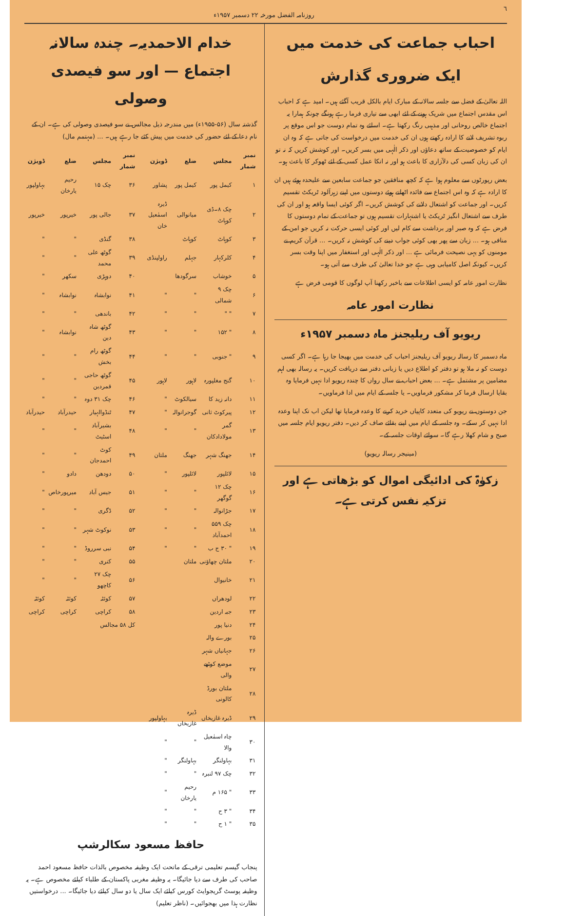٦ روزنامہ الفضل مورخہ ۲۲ دسمبر ۱۹۵۷ء
احباب جماعت کی خدمت میں
ایک ضروری گذارش
اللہ تعالیٰ کے فضل سے جلسہ سالانہ کے مبارک ایام بالکل قریب آگئے ہیں۔ امید ہے کہ احباب اس مقدس اجتماع میں شریک ہونے کے لئے ابھی سے تیاری فرما رہے ہونگے چونکہ ہمارا یہ اجتماع خالص روحانی اور مذہبی رنگ رکھتا ہے۔ اسلئے وہ تمام دوست جو اس موقع پر ربوہ تشریف لانے کا ارادہ رکھتے ہوں ان کی خدمت میں درخواست کی جاتی ہے کہ وہ ان ایام کو خصوصیت کے ساتھ دعاؤں اور ذکر الٰہی میں بسر کریں۔ اور کوشش کریں کہ نہ تو ان کی زبان کسی کی دلآزاری کا باعث ہو اور نہ انکا عمل کسی کے لئے ٹھوکر کا باعث ہو۔
بعض رپورٹوں سے معلوم ہوا ہے کہ کچھ منافقین جو جماعت سابعین سے علیحدہ ہوئے ہیں ان کا ارادہ ہے کہ وہ اس اجتماع سے فائدہ اٹھاتے ہوئے دوستوں میں اپنے زہرآلود ٹریکٹ تقسیم کریں۔ اور جماعت کو اشتعال دلانے کی کوشش کریں۔ اگر کوئی ایسا واقعہ ہو اور ان کی طرف سے اشتعال انگیز ٹریکٹ یا اشتہارات تقسیم ہوں تو جماعت کے تمام دوستوں کا فرض ہے کہ وہ صبر اور برداشت سے کام لیں اور کوئی ایسی حرکت نہ کریں جو امن کے منافی ہو۔ ... زبان سے پھر بھی کوئی جواب دینے کی کوشش نہ کریں۔ ... قرآن کریم نے مومنوں کو یہی نصیحت فرمائی ہے ... اور ذکر الٰہی اور استغفار میں اپنا وقت بسر کریں۔ کیونکہ اصل کامیابی وہی ہے جو خدا تعالیٰ کی طرف سے آتی ہو۔
نظارت امور عامہ کو ایسی اطلاعات سے باخبر رکھنا آپ لوگوں کا قومی فرض ہے
نظارت امور عامہ
ریویو آف ریلیجنز ماہ دسمبر ۱۹۵۷ء
ماہ دسمبر کا رسالہ ریویو آف ریلیجنز احباب کی خدمت میں بھیجا جا رہا ہے۔ اگر کسی دوست کو نہ ملا ہو تو دفتر کو اطلاع دیں یا زبانی دفتر سے دریافت کریں۔ یہ رسالہ بھی اہم مضامین پر مشتمل ہے۔ ... بعض احباب نے سال رواں کا چندہ ریویو ادا نہیں فرمایا وہ بقایا ارسال فرما کر مشکور فرماویں۔ یا جلسہ کے ایام میں ادا فرماویں۔
جن دوستوں نے ریویو کی متعدد کاپیاں خرید کرنے کا وعدہ فرمایا تھا لیکن اب تک اپنا وعدہ ادا نہیں کر سکے۔ وہ جلسہ کے ایام میں اپنے بقائے صاف کر دیں۔ دفتر ریویو ایام جلسہ میں صبح و شام کھلا رہے گا۔ سوائے اوقات جلسہ کے۔
(مینیجر رسالہ ریویو)
زکوٰۃ کی ادائیگی اموال کو بڑھاتی ہے اور تزکیہ نفس کرتی ہے۔
خدام الاحمدیہ۔ چندہ سالانہ اجتماع — اور سو فیصدی وصولی
گذشتہ سال (۵۶-۱۹۵۵ء) میں مندرجہ ذیل مجالس نے سو فیصدی وصولی کی ہے۔ ان کے نام دعا کے لئے حضور کی خدمت میں پیش کئے جا رہے ہیں۔ ... (مہتمم مال)
| نمبر شمار | مجلس | ضلع | ڈویژن | نمبر شمار | مجلس | ضلع | ڈویژن |
| --- | --- | --- | --- | --- | --- | --- | --- |
| ۱ | کیمل پور | کیمل پور | پشاور | ۳۶ | چک ۱۵ | رحیم یارخان | بہاولپور |
| ۲ | چک ۸۔ڈی کوہاٹ | میانوالی | ڈیرہ اسمٰعیل خان | ۳۷ | جالی پور | خیرپور | خیرپور |
| ۳ | کوہاٹ | کوہاٹ | | ۳۸ | گنڈی | " | " |
| ۴ | کلرکہار | جہلم | راولپنڈی | ۳۹ | گوٹھ علی محمد | " | " |
| ۵ | خوشاب | سرگودھا | | ۴۰ | دوہڑی | سکھر | " |
| ۶ | چک ۹ شمالی | " | " | ۴۱ | نوابشاہ | نوابشاہ | " |
| ۷ | " " | " | " | ۴۲ | باندھی | " | " |
| ۸ | " ۱۵۲ | " | " | ۴۳ | گوٹھ شاہ دین | نوابشاہ | " |
| ۹ | " جنوبی | " | " | ۴۴ | گوٹھ رام بخش | " | " |
| ۱۰ | گنج مغلپورہ | لاہور | لاہور | ۴۵ | گوٹھ حاجی قمردین | " | " |
| ۱۱ | دانہ زید کا | سیالکوٹ | " | ۴۶ | چک ۳۱ دوہ | " | " |
| ۱۲ | پیرکوٹ ثانی | گوجرانوالہ | " | ۴۷ | ٹنڈوالہیار | حیدرآباد | حیدرآباد |
| ۱۳ | گمر مولادادکان | " | " | ۴۸ | بشیرآباد اسٹیٹ | " | " |
| ۱۴ | جھنگ شہر | جھنگ | ملتان | ۴۹ | کوٹ احمدجان | " | " |
| ۱۵ | لائلپور | لائلپور | " | ۵۰ | دودھن | دادو | " |
| ۱۶ | چک ۱۲ گوگھر | " | " | ۵۱ | جیس آباد | میرپورخاص | " |
| ۱۷ | جڑانوالہ | " | " | ۵۲ | ڈگری | " | " |
| ۱۸ | چک ۵۵۹ احمدآباد | " | " | ۵۳ | نوکوٹ شہر | " | " |
| ۱۹ | " ۳۰ ج ب | " | " | ۵۴ | نبی سرروڈ | " | " |
| ۲۰ | ملتان چھاؤنی | ملتان | | ۵۵ | کنری | " | " |
| ۲۱ | خانیوال | | | ۵۶ | چک ۲۷ کاچھو | " | " |
| ۲۲ | لودھراں | | | ۵۷ | کوئٹہ | کوئٹہ | کوئٹہ |
| ۲۳ | جبہ اردین | | | ۵۸ | کراچی | کراچی | کراچی |
| ۲۴ | دنیا پور | | | کل ۵۸ مجالس | | | |
| ۲۵ | بورے والہ | | | | | | |
| ۲۶ | جہانیاں شہر | | | | | | |
| ۲۷ | موضع کوٹھے والی | | | | | | |
| ۲۸ | ملتان بورڈ کالونی | | | | | | |
| ۲۹ | ڈیرہ غازیخاں | ڈیرہ غازیخاں | بہاولپور | | | | |
| ۳۰ | چاہ اسمٰعیل والا | " | " | | | | |
| ۳۱ | بہاولنگر | بہاولنگر | " | | | | |
| ۳۲ | چک ۹۷ لنبرہ | " | " | | | | |
| ۳۳ | " ۱۶۵ م | رحیم یارخان | " | | | | |
| ۳۴ | " ۳ ح | " | " | | | | |
| ۳۵ | " ۱ ح | " | " | | | | |
حافظ مسعود سکالرشپ
پنجاب گیسم تعلیمی ترقی کے ماتحت ایک وظیفہ مخصوص بالذات حافظ مسعود احمد صاحب کی طرف سے دیا جائیگا۔ یہ وظیفہ مغربی پاکستان کے طلباء کیلئے مخصوص ہے۔ یہ وظیفہ پوسٹ گریجوایٹ کورس کیلئے ایک سال یا دو سال کیلئے دیا جائیگا۔ ... درخواستیں نظارت ہذا میں بھجوائیں۔ (ناظر تعلیم)